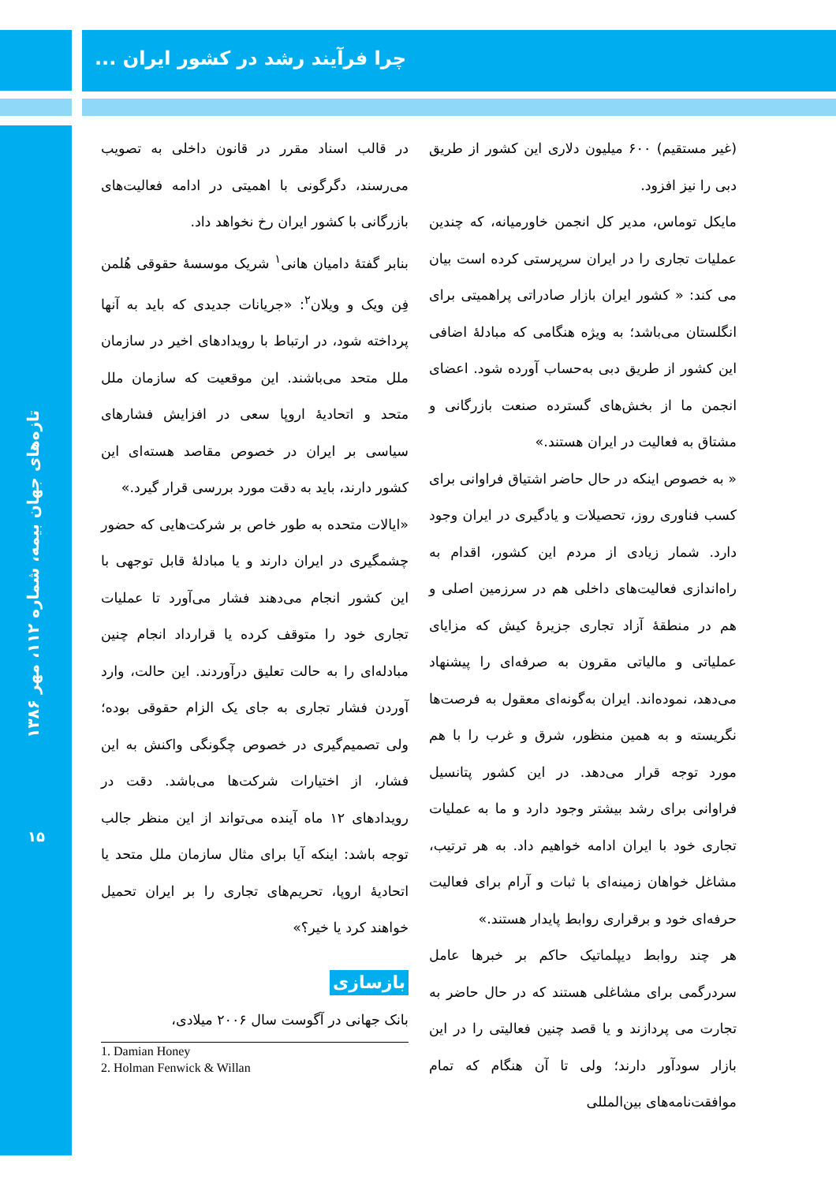چرا فرآیند رشد در کشور ایران ...
تازه‌های جهان بیمه، شماره ۱۱۲، مهر ۱۳۸۶
۱۵
(غیر مستقیم) ۶۰۰ میلیون دلاری این کشور از طریق دبی را نیز افزود.
مایکل توماس، مدیر کل انجمن خاورمیانه، که چندین عملیات تجاری را در ایران سرپرستی کرده است بیان می کند: « کشور ایران بازار صادراتی پراهمیتی برای انگلستان می‌باشد؛ به ویژه هنگامی که مبادلهٔ اضافی این کشور از طریق دبی به‌حساب آورده شود. اعضای انجمن ما از بخش‌های گسترده صنعت بازرگانی و مشتاق به فعالیت در ایران هستند.»
« به خصوص اینکه در حال حاضر اشتیاق فراوانی برای کسب فناوری روز، تحصیلات و یادگیری در ایران وجود دارد. شمار زیادی از مردم این کشور، اقدام به راه‌اندازی فعالیت‌های داخلی هم در سرزمین اصلی و هم در منطقهٔ آزاد تجاری جزیرهٔ کیش که مزایای عملیاتی و مالیاتی مقرون به صرفه‌ای را پیشنهاد می‌دهد، نموده‌اند. ایران به‌گونه‌ای معقول به فرصت‌ها نگریسته و به همین منظور، شرق و غرب را با هم مورد توجه قرار می‌دهد. در این کشور پتانسیل فراوانی برای رشد بیشتر وجود دارد و ما به عملیات تجاری خود با ایران ادامه خواهیم داد. به هر ترتیب، مشاغل خواهان زمینه‌ای با ثبات و آرام برای فعالیت حرفه‌ای خود و برقراری روابط پایدار هستند.»
هر چند روابط دیپلماتیک حاکم بر خبرها عامل سردرگمی برای مشاغلی هستند که در حال حاضر به تجارت می پردازند و یا قصد چنین فعالیتی را در این بازار سودآور دارند؛ ولی تا آن هنگام که تمام موافقت‌نامه‌های بین‌المللی
در قالب اسناد مقرر در قانون داخلی به تصویب می‌رسند، دگرگونی با اهمیتی در ادامه فعالیت‌های بازرگانی با کشور ایران رخ نخواهد داد.
بنابر گفتهٔ دامیان هانی<sup>۱</sup> شریک موسسهٔ حقوقی هُلمن فِن ویک و ویلان<sup>۲</sup>: «جریانات جدیدی که باید به آنها پرداخته شود، در ارتباط با رویدادهای اخیر در سازمان ملل متحد می‌باشند. این موقعیت که سازمان ملل متحد و اتحادیهٔ اروپا سعی در افزایش فشارهای سیاسی بر ایران در خصوص مقاصد هسته‌ای این کشور دارند، باید به دقت مورد بررسی قرار گیرد.»
«ایالات متحده به طور خاص بر شرکت‌هایی که حضور چشمگیری در ایران دارند و یا مبادلهٔ قابل توجهی با این کشور انجام می‌دهند فشار می‌آورد تا عملیات تجاری خود را متوقف کرده یا قرارداد انجام چنین مبادله‌ای را به حالت تعلیق درآوردند. این حالت، وارد آوردن فشار تجاری به جای یک الزام حقوقی بوده؛ ولی تصمیم‌گیری در خصوص چگونگی واکنش به این فشار، از اختیارات شرکت‌ها می‌باشد. دقت در رویدادهای ۱۲ ماه آینده می‌تواند از این منظر جالب توجه باشد: اینکه آیا برای مثال سازمان ملل متحد یا اتحادیهٔ اروپا، تحریم‌های تجاری را بر ایران تحمیل خواهند کرد یا خیر؟»
بازسازی
بانک جهانی در آگوست سال ۲۰۰۶ میلادی،
1. Damian Honey
2. Holman Fenwick & Willan